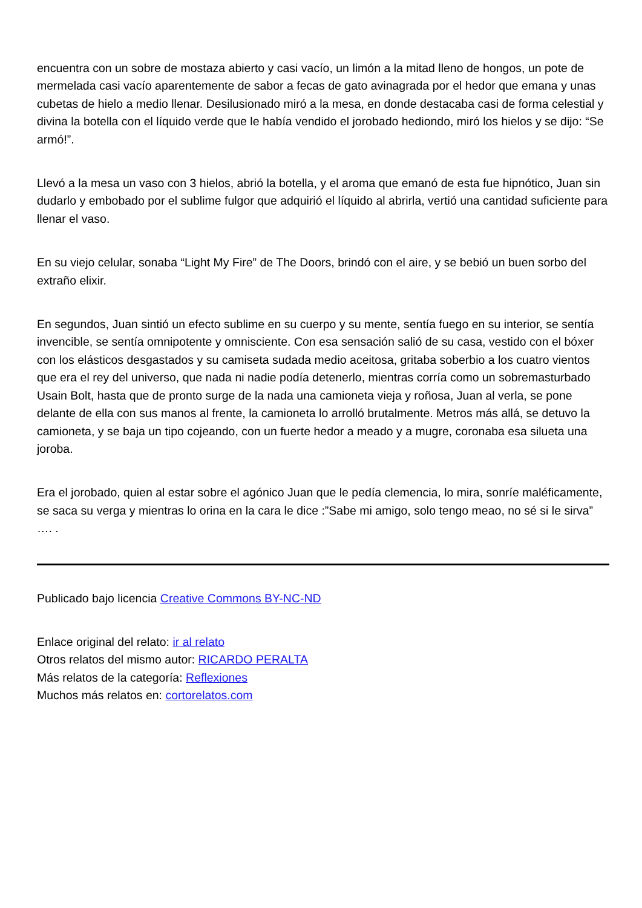encuentra con un sobre de mostaza abierto y casi vacío, un limón a la mitad lleno de hongos, un pote de mermelada casi vacío aparentemente de sabor a fecas de gato avinagrada por el hedor que emana y unas cubetas de hielo a medio llenar. Desilusionado miró a la mesa, en donde destacaba casi de forma celestial y divina la botella con el líquido verde que le había vendido el jorobado hediondo, miró los hielos y se dijo: “Se armó!”.
Llevó a la mesa un vaso con 3 hielos, abrió la botella, y el aroma que emanó de esta fue hipnótico, Juan sin dudarlo y embobado por el sublime fulgor que adquirió el líquido al abrirla, vertió una cantidad suficiente para llenar el vaso.
En su viejo celular, sonaba “Light My Fire” de The Doors, brindó con el aire, y se bebió un buen sorbo del extraño elixir.
En segundos, Juan sintió un efecto sublime en su cuerpo y su mente, sentía fuego en su interior, se sentía invencible, se sentía omnipotente y omnisciente. Con esa sensación salió de su casa, vestido con el bóxer con los elásticos desgastados y su camiseta sudada medio aceitosa, gritaba soberbio a los cuatro vientos que era el rey del universo, que nada ni nadie podía detenerlo, mientras corría como un sobremasturbado Usain Bolt, hasta que de pronto surge de la nada una camioneta vieja y roñosa, Juan al verla, se pone delante de ella con sus manos al frente, la camioneta lo arrolló brutalmente. Metros más allá, se detuvo la camioneta, y se baja un tipo cojeando, con un fuerte hedor a meado y a mugre, coronaba esa silueta una joroba.
Era el jorobado, quien al estar sobre el agónico Juan que le pedía clemencia, lo mira, sonríe maléficamente, se saca su verga y mientras lo orina en la cara le dice :”Sabe mi amigo, solo tengo meao, no sé si le sirva” …. .
Publicado bajo licencia Creative Commons BY-NC-ND
Enlace original del relato: ir al relato
Otros relatos del mismo autor: RICARDO PERALTA
Más relatos de la categoría: Reflexiones
Muchos más relatos en: cortorelatos.com